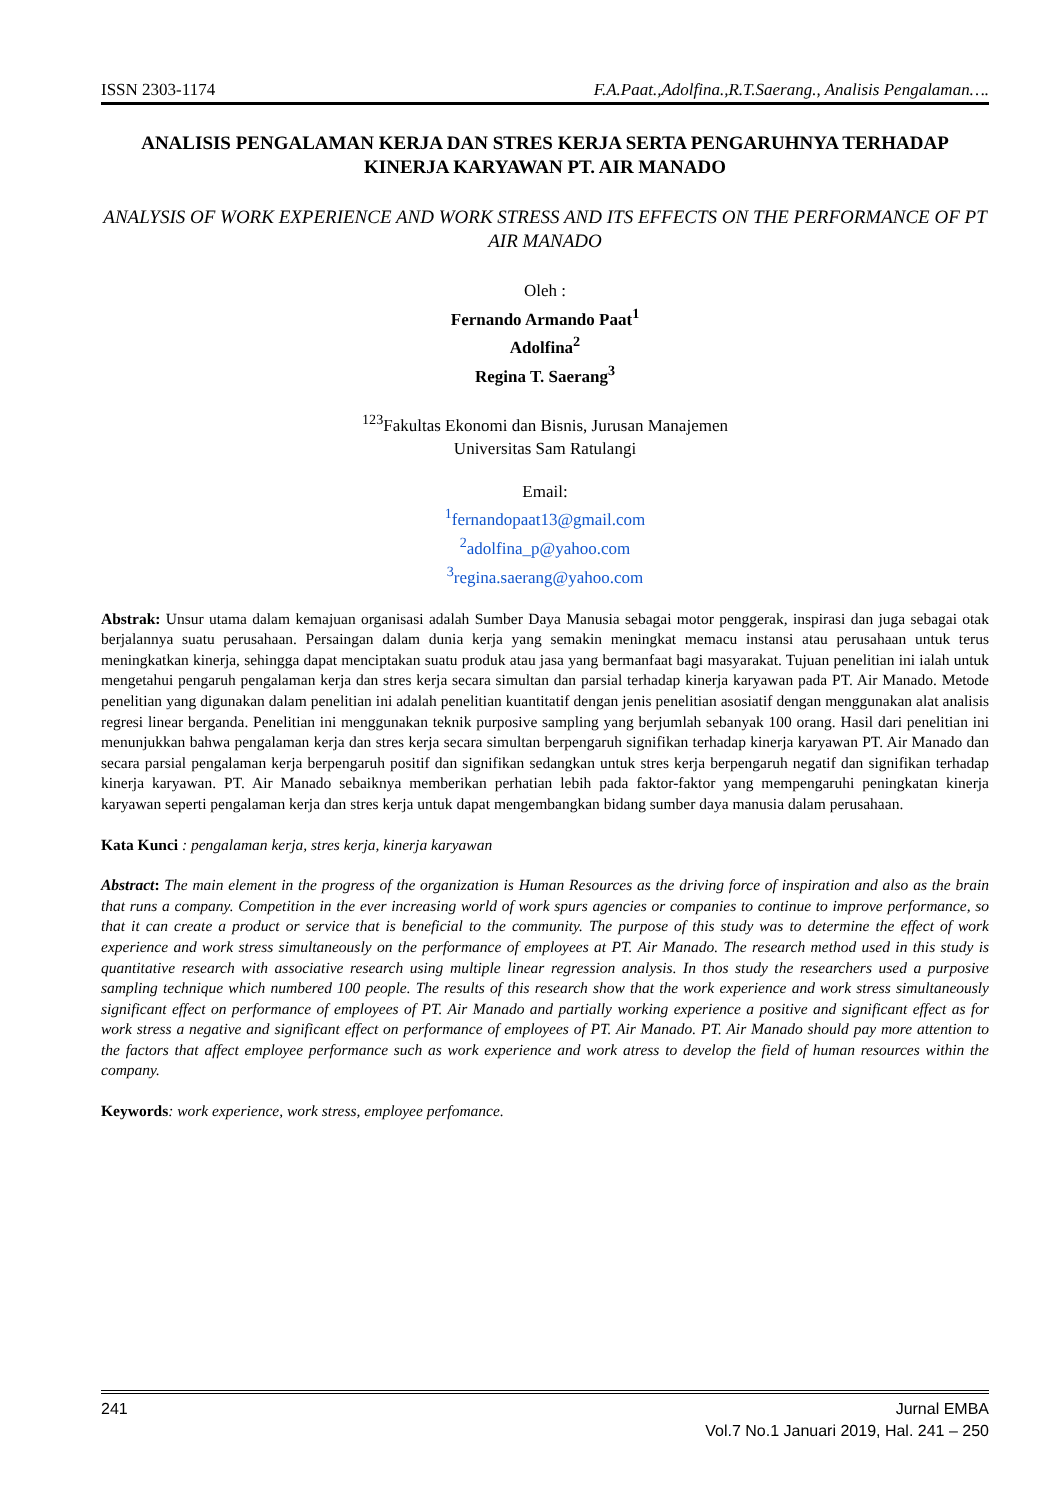ISSN 2303-1174 F.A.Paat.,Adolfina.,R.T.Saerang., Analisis Pengalaman….
ANALISIS PENGALAMAN KERJA DAN STRES KERJA SERTA PENGARUHNYA TERHADAP KINERJA KARYAWAN PT. AIR MANADO
ANALYSIS OF WORK EXPERIENCE AND WORK STRESS AND ITS EFFECTS ON THE PERFORMANCE OF PT AIR MANADO
Oleh :
Fernando Armando Paat<sup>1</sup>
Adolfina<sup>2</sup>
Regina T. Saerang<sup>3</sup>
<sup>123</sup> Fakultas Ekonomi dan Bisnis, Jurusan Manajemen
Universitas Sam Ratulangi
Email:
<sup>1</sup> fernandopaat13@gmail.com
<sup>2</sup> adolfina_p@yahoo.com
<sup>3</sup> regina.saerang@yahoo.com
Abstrak: Unsur utama dalam kemajuan organisasi adalah Sumber Daya Manusia sebagai motor penggerak, inspirasi dan juga sebagai otak berjalannya suatu perusahaan. Persaingan dalam dunia kerja yang semakin meningkat memacu instansi atau perusahaan untuk terus meningkatkan kinerja, sehingga dapat menciptakan suatu produk atau jasa yang bermanfaat bagi masyarakat. Tujuan penelitian ini ialah untuk mengetahui pengaruh pengalaman kerja dan stres kerja secara simultan dan parsial terhadap kinerja karyawan pada PT. Air Manado. Metode penelitian yang digunakan dalam penelitian ini adalah penelitian kuantitatif dengan jenis penelitian asosiatif dengan menggunakan alat analisis regresi linear berganda. Penelitian ini menggunakan teknik purposive sampling yang berjumlah sebanyak 100 orang. Hasil dari penelitian ini menunjukkan bahwa pengalaman kerja dan stres kerja secara simultan berpengaruh signifikan terhadap kinerja karyawan PT. Air Manado dan secara parsial pengalaman kerja berpengaruh positif dan signifikan sedangkan untuk stres kerja berpengaruh negatif dan signifikan terhadap kinerja karyawan. PT. Air Manado sebaiknya memberikan perhatian lebih pada faktor-faktor yang mempengaruhi peningkatan kinerja karyawan seperti pengalaman kerja dan stres kerja untuk dapat mengembangkan bidang sumber daya manusia dalam perusahaan.
Kata Kunci : pengalaman kerja, stres kerja, kinerja karyawan
Abstract: The main element in the progress of the organization is Human Resources as the driving force of inspiration and also as the brain that runs a company. Competition in the ever increasing world of work spurs agencies or companies to continue to improve performance, so that it can create a product or service that is beneficial to the community. The purpose of this study was to determine the effect of work experience and work stress simultaneously on the performance of employees at PT. Air Manado. The research method used in this study is quantitative research with associative research using multiple linear regression analysis. In thos study the researchers used a purposive sampling technique which numbered 100 people. The results of this research show that the work experience and work stress simultaneously significant effect on performance of employees of PT. Air Manado and partially working experience a positive and significant effect as for work stress a negative and significant effect on performance of employees of PT. Air Manado. PT. Air Manado should pay more attention to the factors that affect employee performance such as work experience and work atress to develop the field of human resources within the company.
Keywords: work experience, work stress, employee perfomance.
241 Jurnal EMBA
Vol.7 No.1 Januari 2019, Hal. 241 – 250